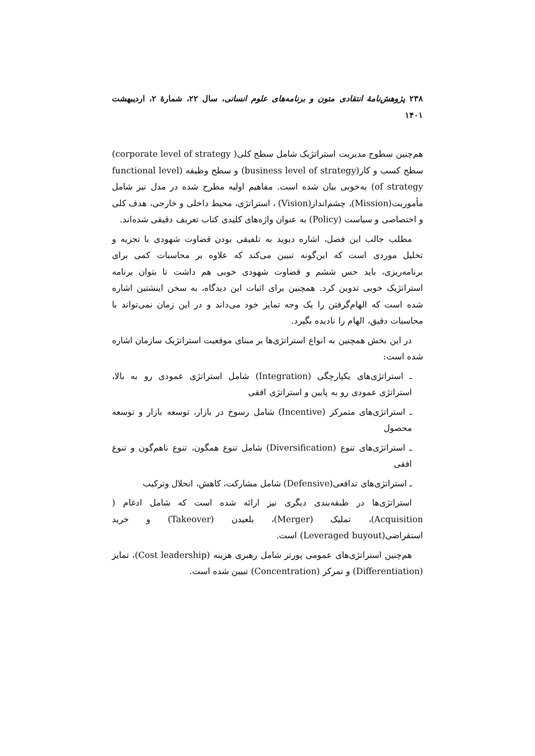۲۳۸ پژوهش‌نامهٔ انتقادی متون و برنامه‌های علوم انسانی، سال ۲۲، شمارهٔ ۲، اردیبهشت ۱۴۰۱
هم‌چنین سطوح مدیریت استراتژیک شامل سطح کلی( corporate level of strategy) سطح کسب و کار(business level of strategy) و سطح وظیفه (functional level of strategy) به‌خوبی بیان شده است. مفاهیم اولیه مطرح شده در مدل نیز شامل مأموریت(Mission)، چشم‌انداز(Vision) ، استراتژی، محیط داخلی و خارجی، هدف کلی و اختصاصی و سیاست (Policy) به عنوان واژه‌های کلیدی کتاب تعریف دقیقی شده‌اند.
مطلب جالب این فصل، اشاره دیوید به تلفیقی بودن قضاوت شهودی با تجزیه و تحلیل موردی است که این‌گونه تبیین می‌کند که علاوه بر محاسبات کمی برای برنامه‌ریزی، باید حس ششم و قضاوت شهودی خوبی هم داشت تا بتوان برنامه استراتژیک خوبی تدوین کرد. همچنین برای اثبات این دیدگاه، به سخن اینشتین اشاره شده است که الهام‌گرفتن را یک وجه تمایز خود می‌داند و در این زمان نمی‌تواند با محاسبات دقیق، الهام را نادیده بگیرد.
در این بخش همچنین به انواع استراتژی‌ها بر مبنای موقعیت استراتژیک سازمان اشاره شده است:
ـ استراتژی‌های یکپارچگی (Integration) شامل استراتژی عمودی رو به بالا، استراتژی عمودی رو به پایین و استراتژی افقی
ـ استراتژی‌های متمرکز (Incentive) شامل رسوخ در بازار، توسعه بازار و توسعه محصول
ـ استراتژی‌های تنوع (Diversification) شامل تنوع همگون، تنوع ناهم‌گون و تنوع افقی
ـ استراتژی‌های تدافعی(Defensive) شامل مشارکت، کاهش، انحلال وترکیب
استراتژی‌ها در طبقه‌بندی دیگری نیز ارائه شده است که شامل ادغام ( Acquisition)، تملیک (Merger)، بلعیدن (Takeover) و خرید استقراضی(Leveraged buyout) است.
هم‌چنین استراتژی‌های عمومی پورتر شامل رهبری هزینه (Cost leadership)، تمایز (Differentiation) و تمرکز (Concentration) تبیین شده است.